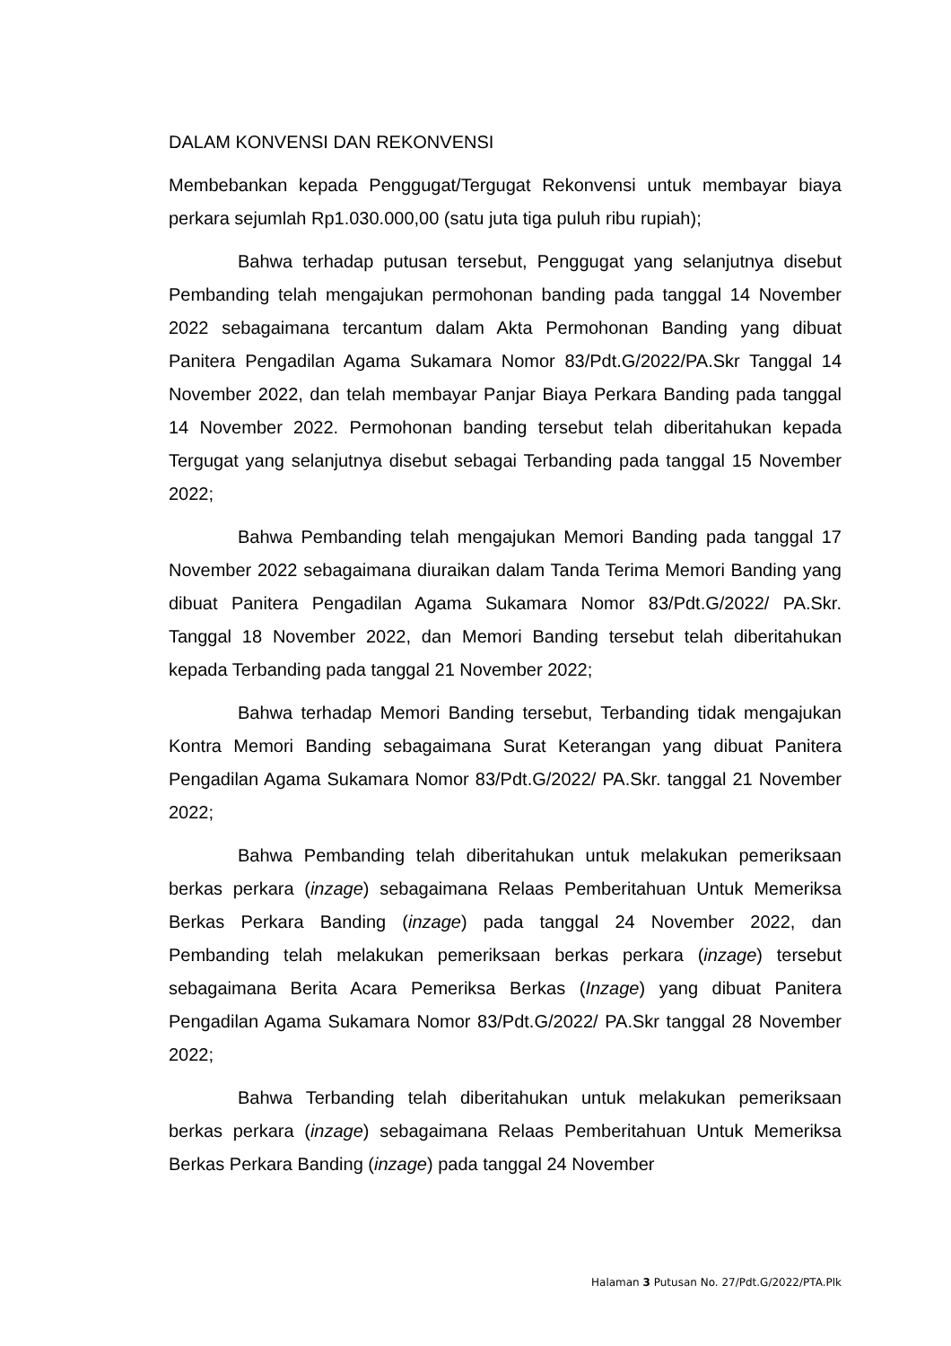DALAM KONVENSI DAN REKONVENSI
Membebankan kepada Penggugat/Tergugat Rekonvensi untuk membayar biaya perkara sejumlah Rp1.030.000,00 (satu juta tiga puluh ribu rupiah);
Bahwa terhadap putusan tersebut, Penggugat yang selanjutnya disebut Pembanding telah mengajukan permohonan banding pada tanggal 14 November 2022 sebagaimana tercantum dalam Akta Permohonan Banding yang dibuat Panitera Pengadilan Agama Sukamara Nomor 83/Pdt.G/2022/PA.Skr Tanggal 14 November 2022, dan telah membayar Panjar Biaya Perkara Banding pada tanggal 14 November 2022. Permohonan banding tersebut telah diberitahukan kepada Tergugat yang selanjutnya disebut sebagai Terbanding pada tanggal 15 November 2022;
Bahwa Pembanding telah mengajukan Memori Banding pada tanggal 17 November 2022 sebagaimana diuraikan dalam Tanda Terima Memori Banding yang dibuat Panitera Pengadilan Agama Sukamara Nomor 83/Pdt.G/2022/ PA.Skr. Tanggal 18 November 2022, dan Memori Banding tersebut telah diberitahukan kepada Terbanding pada tanggal 21 November 2022;
Bahwa terhadap Memori Banding tersebut, Terbanding tidak mengajukan Kontra Memori Banding sebagaimana Surat Keterangan yang dibuat Panitera Pengadilan Agama Sukamara Nomor 83/Pdt.G/2022/ PA.Skr. tanggal 21 November 2022;
Bahwa Pembanding telah diberitahukan untuk melakukan pemeriksaan berkas perkara (inzage) sebagaimana Relaas Pemberitahuan Untuk Memeriksa Berkas Perkara Banding (inzage) pada tanggal 24 November 2022, dan Pembanding telah melakukan pemeriksaan berkas perkara (inzage) tersebut sebagaimana Berita Acara Pemeriksa Berkas (Inzage) yang dibuat Panitera Pengadilan Agama Sukamara Nomor 83/Pdt.G/2022/ PA.Skr tanggal 28 November 2022;
Bahwa Terbanding telah diberitahukan untuk melakukan pemeriksaan berkas perkara (inzage) sebagaimana Relaas Pemberitahuan Untuk Memeriksa Berkas Perkara Banding (inzage) pada tanggal 24 November
Halaman 3 Putusan No. 27/Pdt.G/2022/PTA.Plk